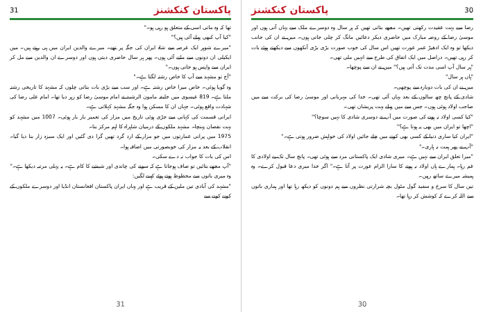پاکستان کنکشنز 30
رضا سے بہت عقیدت رکھتی تھیں۔ مجھے بتاتی تھیں کہ ہر سال وہ دوسرے ملک سے یہاں آتی ہوں اور موسیٰ رضا کے روضہ مبارک میں حاضری دیکر دعائیں مانگ کر چلی جاتی ہوں۔ میں نے ان کی جانب دیکھا تو وہ ایک ادھیڑ عمر عورت تھیں اس سال کی خوب صورت بڑی بڑی آنکھوں سے دیکھتے ہوئے بات کر رہی تھیں۔ دراصل میں ایک اتفاق کی طرح سے انہیں ملی تھی۔
"ہر سال آپ اسی مدت تک آتی ہیں؟" میں نے ان سے پوچھا۔
"ہاں ہر سال"
میں نے ان کی بات دوبارہ سے پوچھی۔
شادی کے پانچ چھ سالوں کے بعد یہاں آئی تھی۔ خدا کی مہربانی اور موسیٰ رضا کی برکت سے میں صاحب اولاد ہوئی ہوں۔ جس سے میں پہلے بہت پریشان تھی۔
"کیا کسی اولاد نہ ہونے کی صورت میں آپ نے دوسری شادی کا نہیں سوچا؟"
"اچھا تو ایران میں بھی یہ ہوتا ہے؟"
"ایران کیا ساری دنیا کے کسی بھی کونے میں چلے جائیں اولاد کی خواہش ضرور ہوتی ہے۔"
"آپ نے پھر ہمت نہ ہاری۔"
"میرا تعلق ایران سے نہیں ہے۔ میری شادی ایک پاکستانی مرد سے ہوئی تھی۔ پانچ سال تک بے اولادی کا غم رہا۔ ہمارے ہاں اولاد نہ ہونے کا سارا الزام عورت پر آتا ہے۔" اگر خدا میری دعا قبول کرے۔ وہ ہمیشہ میرے ساتھ رہیں۔
تین سال کا سرخ و سفید گول مٹول بچہ شرارتی نظروں سے ہم دونوں کو دیکھ رہا تھا اور ہماری باتوں سے اللہ کرے کہ کوشش کر رہا تھا۔
30
31 پاکستان کنکشنز
تھا کہ وہ ماتی اسی کے متعلق ہو رہی ہو۔"
"کیا آپ کبھی پہلے آئی ہیں؟"
"میرے شوہر ایک عرصہ سے شاہ ایران کی جگہ پر تھے۔ میرے والدین ایران میں ہی رہتے ہیں۔ میں ایکیلی ان دونوں سے ملنے آئی ہوں۔ پھر ہر سال حاضری دیتی ہوں اور دوسرے ان والدین سے مل کر ایران سے واپس ہو جاتی ہوں۔"
"آج تو مشہد سے آپ کا خاص رشتہ لگتا ہے۔"
وہ گویا ہوئی۔ خاص میرا خاص رشتہ ہے۔ اور سب سے بڑی بات بتاتی چلوں کہ مشہد کا تاریخی رشتہ ملتا ہے۔ 819 عیسوی میں خلیفہ مامون الرشید نے امام موسیٰ رضا کو زہر دیا تھا۔ امام علی رضا کی شہادت واقع ہوئی۔ جہاں ان کا مسکن ہوا وہ جگہ مشہد کہلاتی ہے۔
ایرانی قسمت کی کہانی سے جڑی ہوئی تاریخ میں مزار کی تعمیر بار بار ہوئی۔ 1007 میں مشہد کو بہت نقصان پہنچا۔ مشہد ملکوں کے درمیان شاہراہ کا اہم مرکز بنا۔
1975 میں پرانی عمارتوں میں جو مزار کے ارد گرد تھیں گرا دی گئیں اور ایک سبزہ زار بنا دیا گیا۔ انقلاب کے بعد یہ مزار کی خوبصورتی میں اضافہ ہوا۔
اس کی بات کا جواب نہ دے سکی۔
"آپ مجھے بتائیں تو صاف ہوجاتا ہے کہ سونے کی چاندی اور شیشے کا کام ہے۔ یہ پہلی مرتبہ دیکھا ہے۔"
وہ میری باتوں سے محظوظ ہوتے ہوئے کہنے لگیں:
"مشہد کی آبادی تین ملین کے قریب ہے اور یہاں ایران پاکستان افغانستان انڈیا اور دوسرے ملکوں کے کونے کونے سے
31